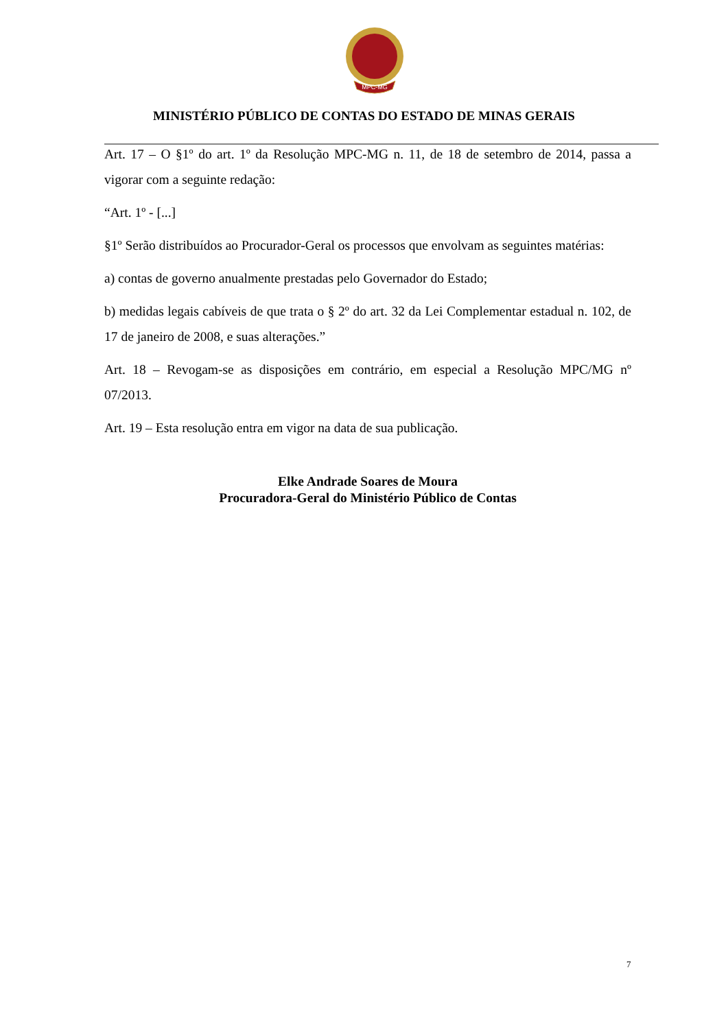MPC-MG
MINISTÉRIO PÚBLICO DE CONTAS DO ESTADO DE MINAS GERAIS
Art. 17 – O §1º do art. 1º da Resolução MPC-MG n. 11, de 18 de setembro de 2014, passa a vigorar com a seguinte redação:
“Art. 1º - [...]
§1º Serão distribuídos ao Procurador-Geral os processos que envolvam as seguintes matérias:
a) contas de governo anualmente prestadas pelo Governador do Estado;
b) medidas legais cabíveis de que trata o § 2º do art. 32 da Lei Complementar estadual n. 102, de 17 de janeiro de 2008, e suas alterações.”
Art. 18 – Revogam-se as disposições em contrário, em especial a Resolução MPC/MG nº 07/2013.
Art. 19 – Esta resolução entra em vigor na data de sua publicação.
Elke Andrade Soares de Moura
Procuradora-Geral do Ministério Público de Contas
7